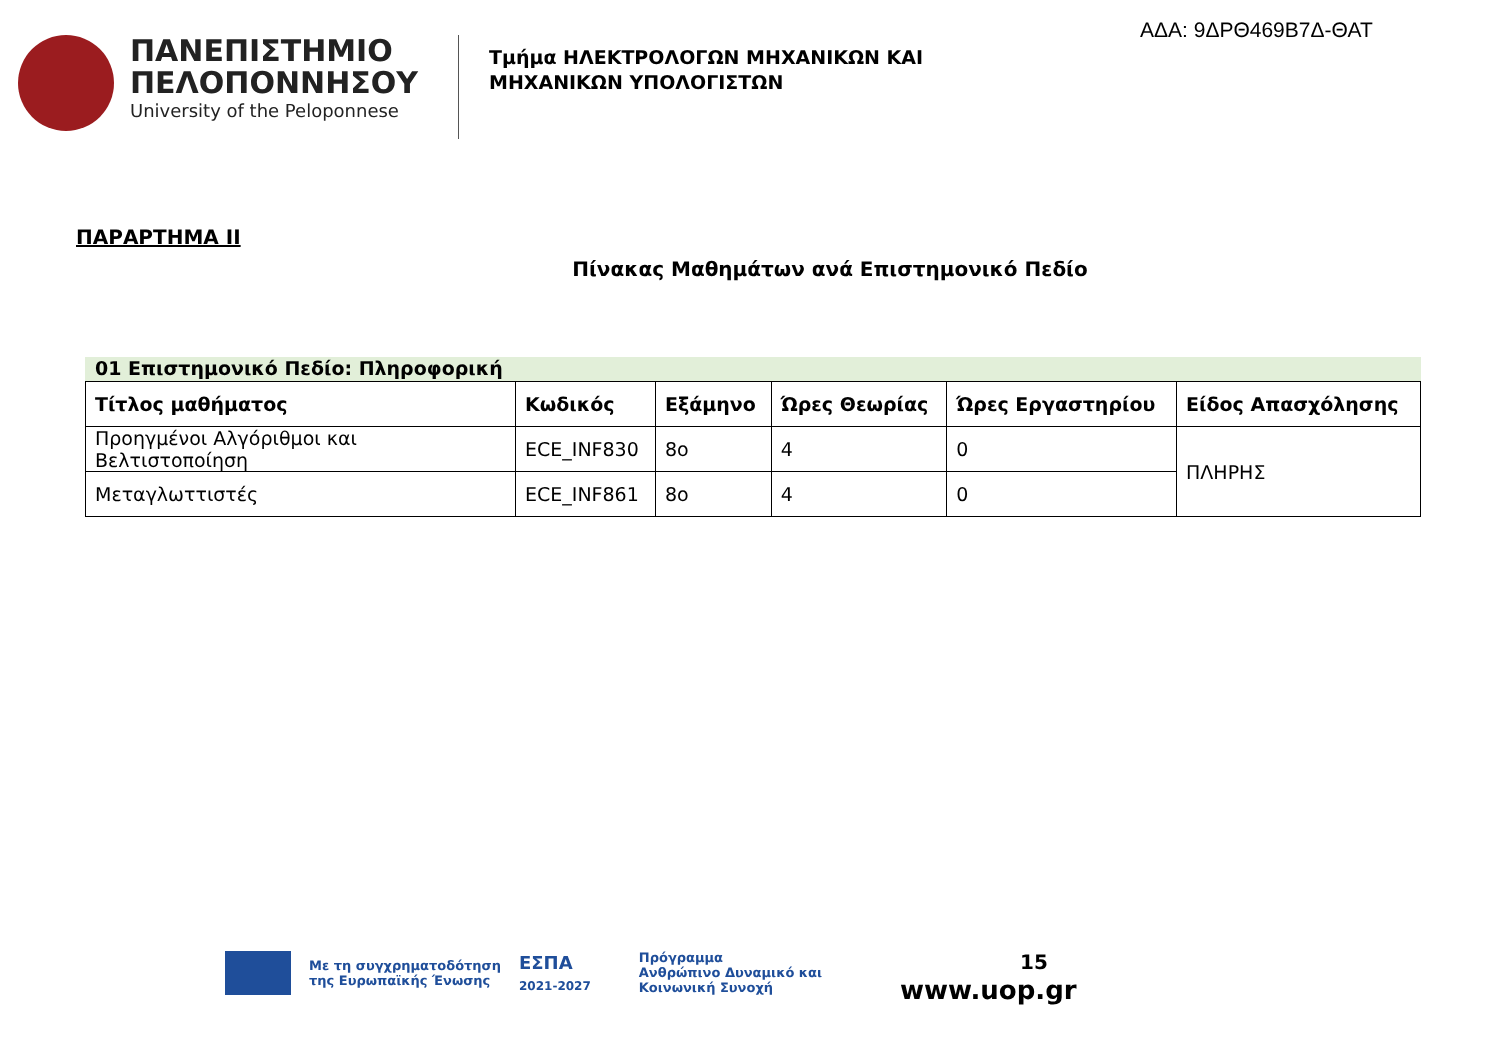ΑΔΑ: 9ΔΡΘ469Β7Δ-ΘΑΤ
ΠΑΝΕΠΙΣΤΗΜΙΟ
ΠΕΛΟΠΟΝΝΗΣΟΥ
University of the Peloponnese
Τμήμα ΗΛΕΚΤΡΟΛΟΓΩΝ ΜΗΧΑΝΙΚΩΝ ΚΑΙ
ΜΗΧΑΝΙΚΩΝ ΥΠΟΛΟΓΙΣΤΩΝ
ΠΑΡΑΡΤΗΜΑ ΙΙ
Πίνακας Μαθημάτων ανά Επιστημονικό Πεδίο
01 Επιστημονικό Πεδίο: Πληροφορική
| Τίτλος μαθήματος | Κωδικός | Εξάμηνο | Ώρες Θεωρίας | Ώρες Εργαστηρίου | Είδος Απασχόλησης |
| --- | --- | --- | --- | --- | --- |
| Προηγμένοι Αλγόριθμοι και Βελτιστοποίηση | ECE_INF830 | 8ο | 4 | 0 | ΠΛΗΡΗΣ |
| Μεταγλωττιστές | ECE_INF861 | 8ο | 4 | 0 | |
Με τη συγχρηματοδότηση
της Ευρωπαϊκής Ένωσης
ΕΣΠΑ
2021-2027
Πρόγραμμα
Ανθρώπινο Δυναμικό και
Κοινωνική Συνοχή
15
www.uop.gr